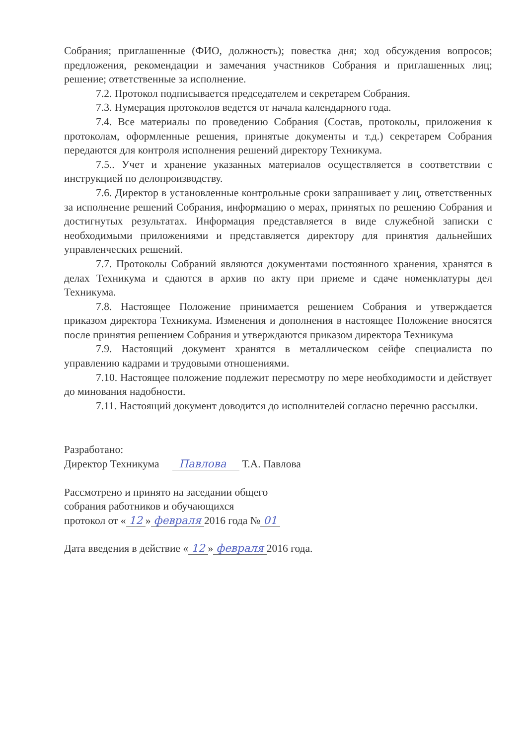Собрания; приглашенные (ФИО, должность); повестка дня; ход обсуждения вопросов; предложения, рекомендации и замечания участников Собрания и приглашенных лиц; решение; ответственные за исполнение.
7.2. Протокол подписывается председателем и секретарем Собрания.
7.3. Нумерация протоколов ведется от начала календарного года.
7.4. Все материалы по проведению Собрания (Состав, протоколы, приложения к протоколам, оформленные решения, принятые документы и т.д.) секретарем Собрания передаются для контроля исполнения решений директору Техникума.
7.5.. Учет и хранение указанных материалов осуществляется в соответствии с инструкцией по делопроизводству.
7.6. Директор в установленные контрольные сроки запрашивает у лиц, ответственных за исполнение решений Собрания, информацию о мерах, принятых по решению Собрания и достигнутых результатах. Информация представляется в виде служебной записки с необходимыми приложениями и представляется директору для принятия дальнейших управленческих решений.
7.7. Протоколы Собраний являются документами постоянного хранения, хранятся в делах Техникума и сдаются в архив по акту при приеме и сдаче номенклатуры дел Техникума.
7.8. Настоящее Положение принимается решением Собрания и утверждается приказом директора Техникума. Изменения и дополнения в настоящее Положение вносятся после принятия решением Собрания и утверждаются приказом директора Техникума
7.9. Настоящий документ хранятся в металлическом сейфе специалиста по управлению кадрами и трудовыми отношениями.
7.10. Настоящее положение подлежит пересмотру по мере необходимости и действует до минования надобности.
7.11. Настоящий документ доводится до исполнителей согласно перечню рассылки.
Разработано:
Директор Техникума Павлова Т.А. Павлова
Рассмотрено и принято на заседании общего
собрания работников и обучающихся
протокол от « 12 » февраля 2016 года № 01
Дата введения в действие « 12 » февраля 2016 года.